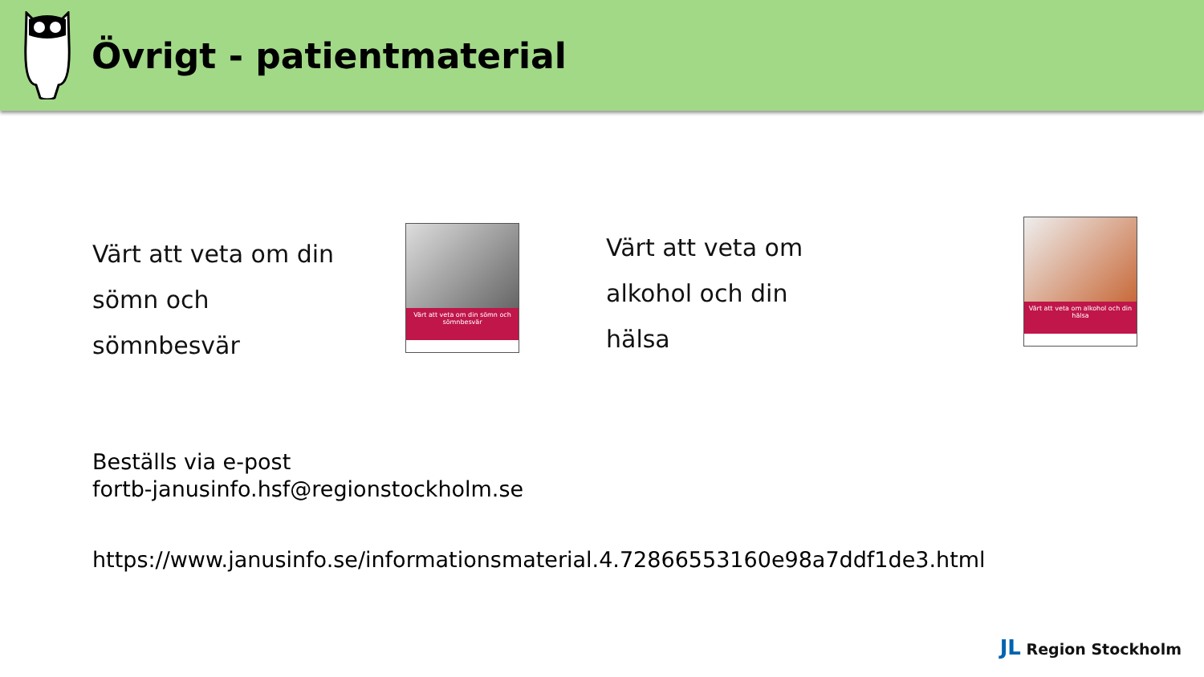Övrigt - patientmaterial
Värt att veta om din
sömn och
sömnbesvär
Värt att veta om din sömn och sömnbesvär
Värt att veta om
alkohol och din
hälsa
Värt att veta om alkohol och din hälsa
Beställs via e-post
fortb-janusinfo.hsf@regionstockholm.se
https://www.janusinfo.se/informationsmaterial.4.72866553160e98a7ddf1de3.html
JL Region Stockholm